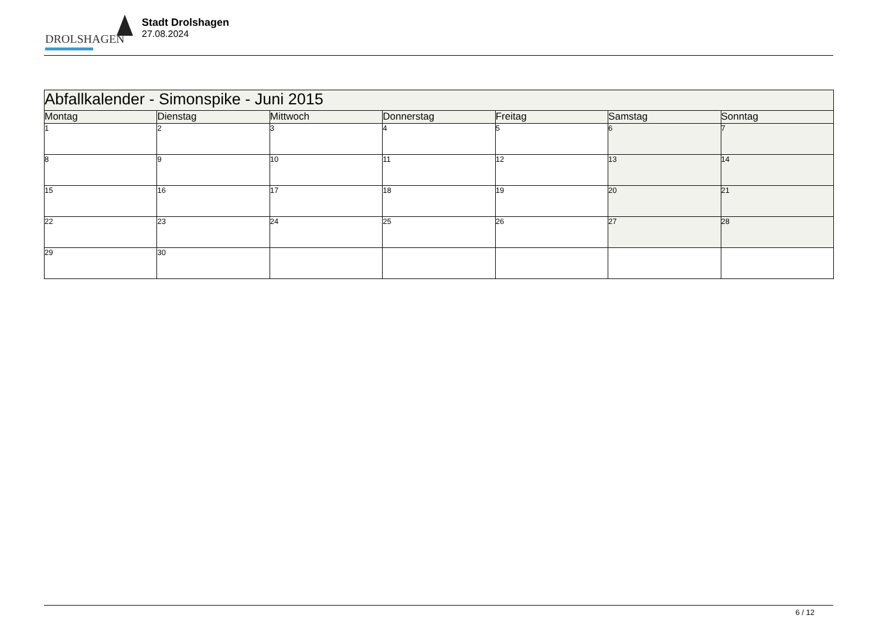DROLSHAGEN
Stadt Drolshagen
27.08.2024
| Abfallkalender - Simonspike - Juni 2015 | | | | | | |
| --- | --- | --- | --- | --- | --- | --- |
| Montag | Dienstag | Mittwoch | Donnerstag | Freitag | Samstag | Sonntag |
| 1 | 2 | 3 | 4 | 5 | 6 | 7 |
| 8 | 9 | 10 | 11 | 12 | 13 | 14 |
| 15 | 16 | 17 | 18 | 19 | 20 | 21 |
| 22 | 23 | 24 | 25 | 26 | 27 | 28 |
| 29 | 30 | | | | | |
6 / 12